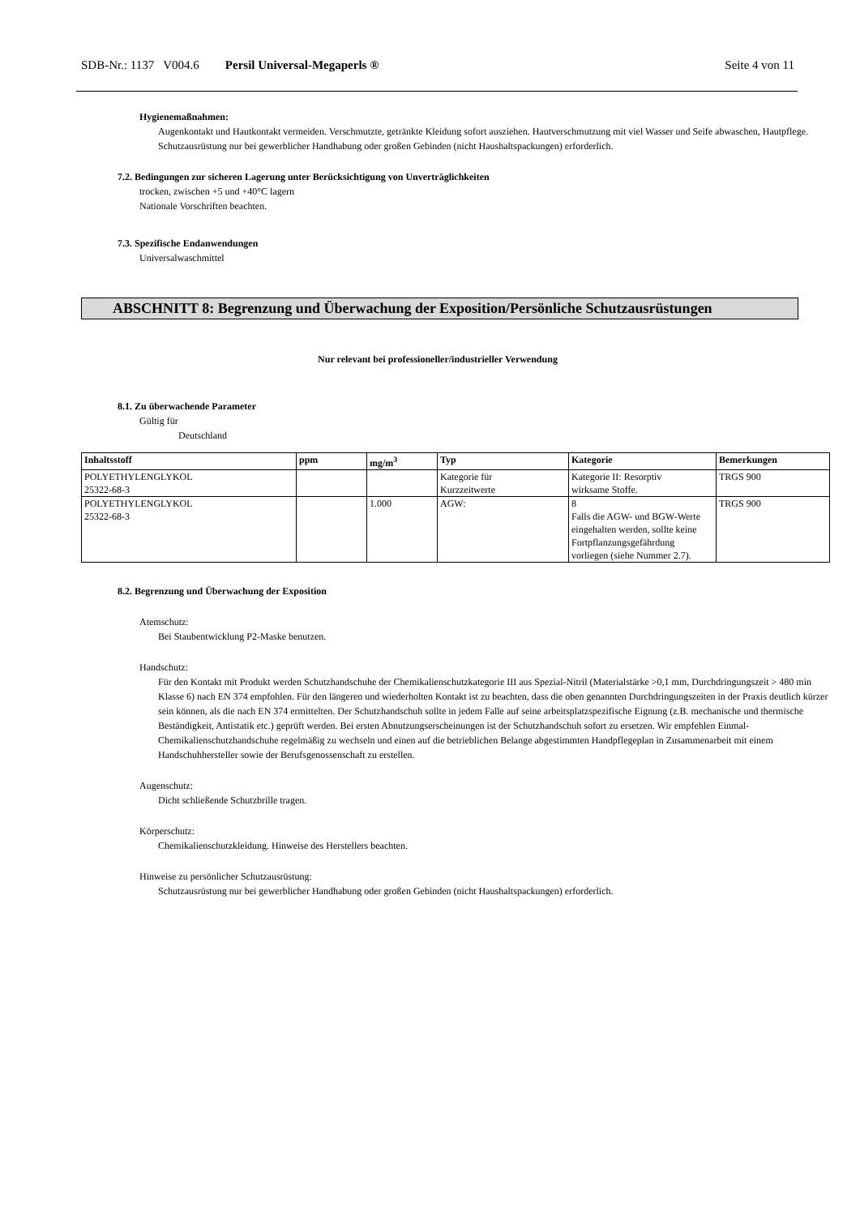SDB-Nr.: 1137 V004.6 Persil Universal-Megaperls ® Seite 4 von 11
Hygienemaßnahmen:
Augenkontakt und Hautkontakt vermeiden. Verschmutzte, getränkte Kleidung sofort ausziehen. Hautverschmutzung mit viel Wasser und Seife abwaschen, Hautpflege.
Schutzausrüstung nur bei gewerblicher Handhabung oder großen Gebinden (nicht Haushaltspackungen) erforderlich.
7.2. Bedingungen zur sicheren Lagerung unter Berücksichtigung von Unverträglichkeiten
trocken, zwischen +5 und +40°C lagern
Nationale Vorschriften beachten.
7.3. Spezifische Endanwendungen
Universalwaschmittel
ABSCHNITT 8: Begrenzung und Überwachung der Exposition/Persönliche Schutzausrüstungen
Nur relevant bei professioneller/industrieller Verwendung
8.1. Zu überwachende Parameter
Gültig für
Deutschland
| Inhaltsstoff | ppm | mg/m<sup>3</sup> | Typ | Kategorie | Bemerkungen |
| --- | --- | --- | --- | --- | --- |
| POLYETHYLENGLYKOL 25322-68-3 | | | Kategorie für Kurzzeitwerte | Kategorie II: Resorptiv wirksame Stoffe. | TRGS 900 |
| POLYETHYLENGLYKOL 25322-68-3 | | 1.000 | AGW: | 8 Falls die AGW- und BGW-Werte eingehalten werden, sollte keine Fortpflanzungsgefährdung vorliegen (siehe Nummer 2.7). | TRGS 900 |
8.2. Begrenzung und Überwachung der Exposition
Atemschutz:
Bei Staubentwicklung P2-Maske benutzen.
Handschutz:
Für den Kontakt mit Produkt werden Schutzhandschuhe der Chemikalienschutzkategorie III aus Spezial-Nitril (Materialstärke >0,1 mm, Durchdringungszeit > 480 min Klasse 6) nach EN 374 empfohlen. Für den längeren und wiederholten Kontakt ist zu beachten, dass die oben genannten Durchdringungszeiten in der Praxis deutlich kürzer sein können, als die nach EN 374 ermittelten. Der Schutzhandschuh sollte in jedem Falle auf seine arbeitsplatzspezifische Eignung (z.B. mechanische und thermische Beständigkeit, Antistatik etc.) geprüft werden. Bei ersten Abnutzungserscheinungen ist der Schutzhandschuh sofort zu ersetzen. Wir empfehlen Einmal-Chemikalienschutzhandschuhe regelmäßig zu wechseln und einen auf die betrieblichen Belange abgestimmten Handpflegeplan in Zusammenarbeit mit einem Handschuhhersteller sowie der Berufsgenossenschaft zu erstellen.
Augenschutz:
Dicht schließende Schutzbrille tragen.
Körperschutz:
Chemikalienschutzkleidung. Hinweise des Herstellers beachten.
Hinweise zu persönlicher Schutzausrüstung:
Schutzausrüstung nur bei gewerblicher Handhabung oder großen Gebinden (nicht Haushaltspackungen) erforderlich.